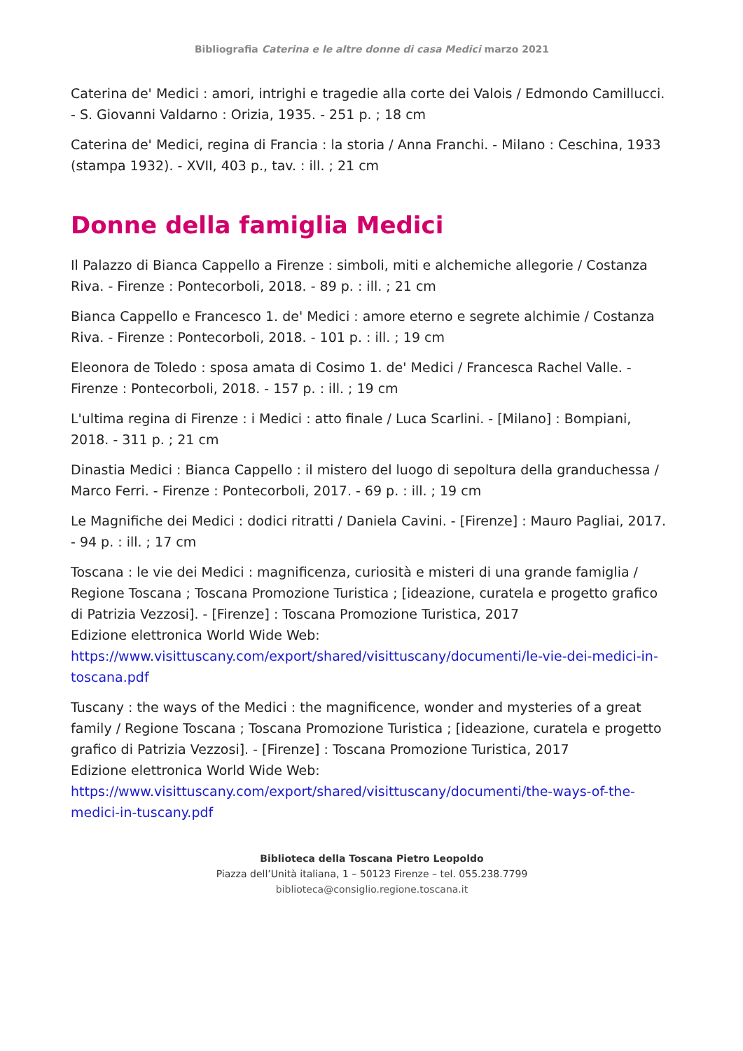Bibliografia Caterina e le altre donne di casa Medici marzo 2021
Caterina de' Medici : amori, intrighi e tragedie alla corte dei Valois / Edmondo Camillucci. - S. Giovanni Valdarno : Orizia, 1935. - 251 p. ; 18 cm
Caterina de' Medici, regina di Francia : la storia / Anna Franchi. - Milano : Ceschina, 1933 (stampa 1932). - XVII, 403 p., tav. : ill. ; 21 cm
Donne della famiglia Medici
Il Palazzo di Bianca Cappello a Firenze : simboli, miti e alchemiche allegorie / Costanza Riva. - Firenze : Pontecorboli, 2018. - 89 p. : ill. ; 21 cm
Bianca Cappello e Francesco 1. de' Medici : amore eterno e segrete alchimie / Costanza Riva. - Firenze : Pontecorboli, 2018. - 101 p. : ill. ; 19 cm
Eleonora de Toledo : sposa amata di Cosimo 1. de' Medici / Francesca Rachel Valle. -Firenze : Pontecorboli, 2018. - 157 p. : ill. ; 19 cm
L'ultima regina di Firenze : i Medici : atto finale / Luca Scarlini. - [Milano] : Bompiani, 2018. - 311 p. ; 21 cm
Dinastia Medici : Bianca Cappello : il mistero del luogo di sepoltura della granduchessa / Marco Ferri. - Firenze : Pontecorboli, 2017. - 69 p. : ill. ; 19 cm
Le Magnifiche dei Medici : dodici ritratti / Daniela Cavini. - [Firenze] : Mauro Pagliai, 2017. - 94 p. : ill. ; 17 cm
Toscana : le vie dei Medici : magnificenza, curiosità e misteri di una grande famiglia / Regione Toscana ; Toscana Promozione Turistica ; [ideazione, curatela e progetto grafico di Patrizia Vezzosi]. - [Firenze] : Toscana Promozione Turistica, 2017
Edizione elettronica World Wide Web:
https://www.visittuscany.com/export/shared/visittuscany/documenti/le-vie-dei-medici-in-toscana.pdf
Tuscany : the ways of the Medici : the magnificence, wonder and mysteries of a great family / Regione Toscana ; Toscana Promozione Turistica ; [ideazione, curatela e progetto grafico di Patrizia Vezzosi]. - [Firenze] : Toscana Promozione Turistica, 2017
Edizione elettronica World Wide Web:
https://www.visittuscany.com/export/shared/visittuscany/documenti/the-ways-of-the-medici-in-tuscany.pdf
Biblioteca della Toscana Pietro Leopoldo
Piazza dell’Unità italiana, 1 – 50123 Firenze – tel. 055.238.7799
biblioteca@consiglio.regione.toscana.it